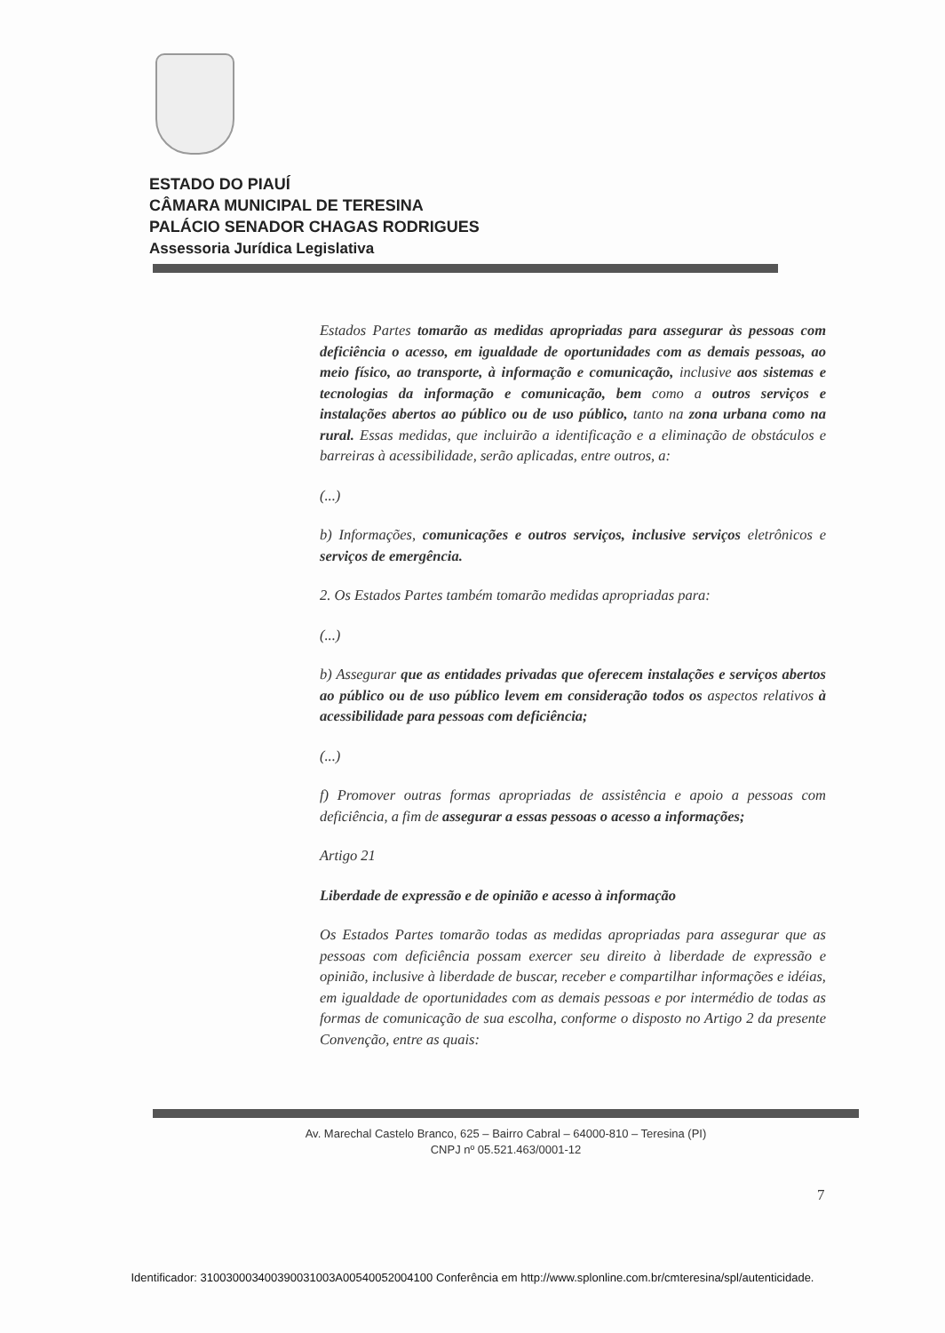ESTADO DO PIAUÍ
CÂMARA MUNICIPAL DE TERESINA
PALÁCIO SENADOR CHAGAS RODRIGUES
Assessoria Jurídica Legislativa
Estados Partes tomarão as medidas apropriadas para assegurar às pessoas com deficiência o acesso, em igualdade de oportunidades com as demais pessoas, ao meio físico, ao transporte, à informação e comunicação, inclusive aos sistemas e tecnologias da informação e comunicação, bem como a outros serviços e instalações abertos ao público ou de uso público, tanto na zona urbana como na rural. Essas medidas, que incluirão a identificação e a eliminação de obstáculos e barreiras à acessibilidade, serão aplicadas, entre outros, a:
(...)
b) Informações, comunicações e outros serviços, inclusive serviços eletrônicos e serviços de emergência.
2. Os Estados Partes também tomarão medidas apropriadas para:
(...)
b) Assegurar que as entidades privadas que oferecem instalações e serviços abertos ao público ou de uso público levem em consideração todos os aspectos relativos à acessibilidade para pessoas com deficiência;
(...)
f) Promover outras formas apropriadas de assistência e apoio a pessoas com deficiência, a fim de assegurar a essas pessoas o acesso a informações;
Artigo 21
Liberdade de expressão e de opinião e acesso à informação
Os Estados Partes tomarão todas as medidas apropriadas para assegurar que as pessoas com deficiência possam exercer seu direito à liberdade de expressão e opinião, inclusive à liberdade de buscar, receber e compartilhar informações e idéias, em igualdade de oportunidades com as demais pessoas e por intermédio de todas as formas de comunicação de sua escolha, conforme o disposto no Artigo 2 da presente Convenção, entre as quais:
Av. Marechal Castelo Branco, 625 – Bairro Cabral – 64000-810 – Teresina (PI)
CNPJ nº 05.521.463/0001-12
7
Identificador: 310030003400390031003A00540052004100 Conferência em http://www.splonline.com.br/cmteresina/spl/autenticidade.